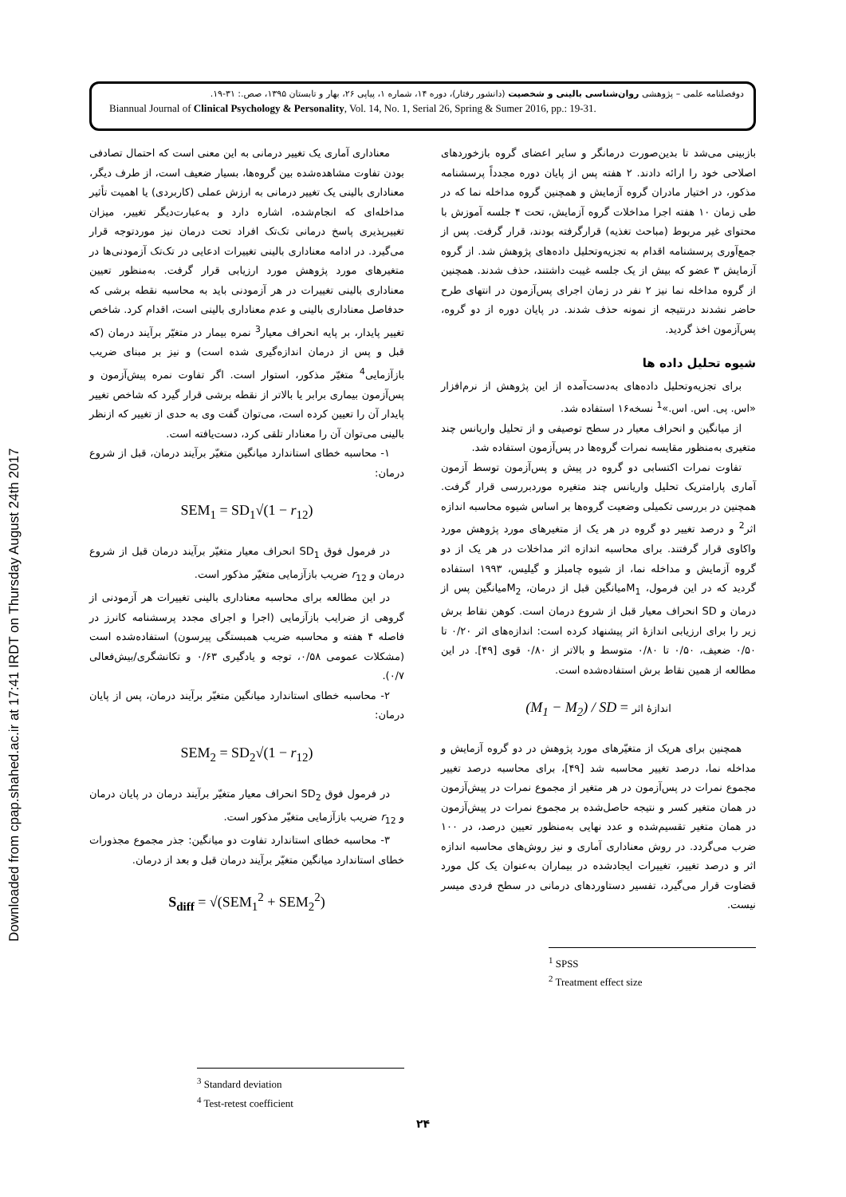Downloaded from cpap.shahed.ac.ir at 17:41 IRDT on Thursday August 24th 2017
دوفصلنامه علمی – پژوهشی روان‌شناسی بالینی و شخصیت (دانشور رفتار)، دوره ۱۴، شماره ۱، پیاپی ۲۶، بهار و تابستان ۱۳۹۵، صص.: ۳۱-۱۹.
Biannual Journal of Clinical Psychology & Personality, Vol. 14, No. 1, Serial 26, Spring & Sumer 2016, pp.: 19-31.
بازبینی می‌شد تا بدین‌صورت درمانگر و سایر اعضای گروه بازخوردهای اصلاحی خود را ارائه دادند. ۲ هفته پس از پایان دوره مجدداً پرسشنامه مذکور، در اختیار مادران گروه آزمایش و همچنین گروه مداخله نما که در طی زمان ۱۰ هفته اجرا مداخلات گروه آزمایش، تحت ۴ جلسه آموزش با محتوای غیر مربوط (مباحث تغذیه) قرارگرفته بودند، قرار گرفت. پس از جمع‌آوری پرسشنامه اقدام به تجزیه‌وتحلیل داده‌های پژوهش شد. از گروه آزمایش ۳ عضو که بیش از یک جلسه غیبت داشتند، حذف شدند. همچنین از گروه مداخله نما نیز ۲ نفر در زمان اجرای پس‌آزمون در انتهای طرح حاضر نشدند درنتیجه از نمونه حذف شدند. در پایان دوره از دو گروه، پس‌آزمون اخذ گردید.
شیوه تحلیل داده ها
برای تجزیه‌وتحلیل داده‌های به‌دست‌آمده از این پژوهش از نرم‌افزار «اس. پی. اس. اس.»<sup>1</sup> نسخه۱۶ استفاده شد.
از میانگین و انحراف معیار در سطح توصیفی و از تحلیل واریانس چند متغیری به‌منظور مقایسه نمرات گروه‌ها در پس‌آزمون استفاده شد.
تفاوت نمرات اکتسابی دو گروه در پیش و پس‌آزمون توسط آزمون آماری پارامتریک تحلیل واریانس چند متغیره موردبررسی قرار گرفت. همچنین در بررسی تکمیلی وضعیت گروه‌ها بر اساس شیوه محاسبه اندازه اثر<sup>2</sup> و درصد تغییر دو گروه در هر یک از متغیرهای مورد پژوهش مورد واکاوی قرار گرفتند. برای محاسبه اندازه اثر مداخلات در هر یک از دو گروه آزمایش و مداخله نما، از شیوه چامبلز و گیلیس، ۱۹۹۳ استفاده گردید که در این فرمول، M<sub>1</sub>میانگین قبل از درمان، M<sub>2</sub>میانگین پس از درمان و SD انحراف معیار قبل از شروع درمان است. کوهن نقاط برش زیر را برای ارزیابی اندازهٔ اثر پیشنهاد کرده است: اندازه‌های اثر ۰/۲۰ تا ۰/۵۰ ضعیف، ۰/۵۰ تا ۰/۸۰ متوسط و بالاتر از ۰/۸۰ قوی [۴۹]. در این مطالعه از همین نقاط برش استفاده‌شده است.
(M<sub>1</sub> − M<sub>2</sub>) / SD = اندازهٔ اثر
همچنین برای هریک از متغیّرهای مورد پژوهش در دو گروه آزمایش و مداخله نما، درصد تغییر محاسبه شد [۴۹]، برای محاسبه درصد تغییر مجموع نمرات در پس‌آزمون در هر متغیر از مجموع نمرات در پیش‌آزمون در همان متغیر کسر و نتیجه حاصل‌شده بر مجموع نمرات در پیش‌آزمون در همان متغیر تقسیم‌شده و عدد نهایی به‌منظور تعیین درصد، در ۱۰۰ ضرب می‌گردد. در روش معناداری آماری و نیز روش‌های محاسبه اندازه اثر و درصد تغییر، تغییرات ایجادشده در بیماران به‌عنوان یک کل مورد قضاوت قرار می‌گیرد، تفسیر دستاوردهای درمانی در سطح فردی میسر نیست.
<sup>1</sup> SPSS
<sup>2</sup> Treatment effect size
معناداری آماری یک تغییر درمانی به این معنی است که احتمال تصادفی بودن تفاوت مشاهده‌شده بین گروه‌ها، بسیار ضعیف است، از طرف دیگر، معناداری بالینی یک تغییر درمانی به ارزش عملی (کاربردی) یا اهمیت تأثیر مداخله‌ای که انجام‌شده، اشاره دارد و به‌عبارت‌دیگر تغییر، میزان تغییرپذیری پاسخ درمانی تک‌تک افراد تحت درمان نیز موردتوجه قرار می‌گیرد. در ادامه معناداری بالینی تغییرات ادعایی در تک‌تک آزمودنی‌ها در متغیرهای مورد پژوهش مورد ارزیابی قرار گرفت. به‌منظور تعیین معناداری بالینی تغییرات در هر آزمودنی باید به محاسبه نقطه برشی که حدفاصل معناداری بالینی و عدم معناداری بالینی است، اقدام کرد. شاخص تغییر پایدار، بر پایه انحراف معیار<sup>3</sup> نمره بیمار در متغیّر برآیند درمان (که قبل و پس از درمان اندازه‌گیری شده است) و نیز بر مبنای ضریب بازآزمایی<sup>4</sup> متغیّر مذکور، استوار است. اگر تفاوت نمره پیش‌آزمون و پس‌آزمون بیماری برابر یا بالاتر از نقطه برشی قرار گیرد که شاخص تغییر پایدار آن را تعیین کرده است، می‌توان گفت وی به حدی از تغییر که ازنظر بالینی می‌توان آن را معنادار تلقی کرد، دست‌یافته است.
۱- محاسبه خطای استاندارد میانگین متغیّر برآیند درمان، قبل از شروع درمان:
SEM<sub>1</sub> = SD<sub>1</sub>√(1 − r<sub>12</sub>)
در فرمول فوق SD<sub>1</sub> انحراف معیار متغیّر برآیند درمان قبل از شروع درمان و r<sub>12</sub> ضریب بازآزمایی متغیّر مذکور است.
در این مطالعه برای محاسبه معناداری بالینی تغییرات هر آزمودنی از گروهی از ضرایب بازآزمایی (اجرا و اجرای مجدد پرسشنامه کانرز در فاصله ۴ هفته و محاسبه ضریب همبستگی پیرسون) استفاده‌شده است (مشکلات عمومی ۰/۵۸، توجه و یادگیری ۰/۶۳ و تکانشگری/بیش‌فعالی ۰/۷).
۲- محاسبه خطای استاندارد میانگین متغیّر برآیند درمان، پس از پایان درمان:
SEM<sub>2</sub> = SD<sub>2</sub>√(1 − r<sub>12</sub>)
در فرمول فوق SD<sub>2</sub> انحراف معیار متغیّر برآیند درمان در پایان درمان و r<sub>12</sub> ضریب بازآزمایی متغیّر مذکور است.
۳- محاسبه خطای استاندارد تفاوت دو میانگین: جذر مجموع مجذورات خطای استاندارد میانگین متغیّر برآیند درمان قبل و بعد از درمان.
S<sub>diff</sub> = √(SEM<sub>1</sub><sup>2</sup> + SEM<sub>2</sub><sup>2</sup>)
<sup>3</sup> Standard deviation
<sup>4</sup> Test-retest coefficient
۲۴